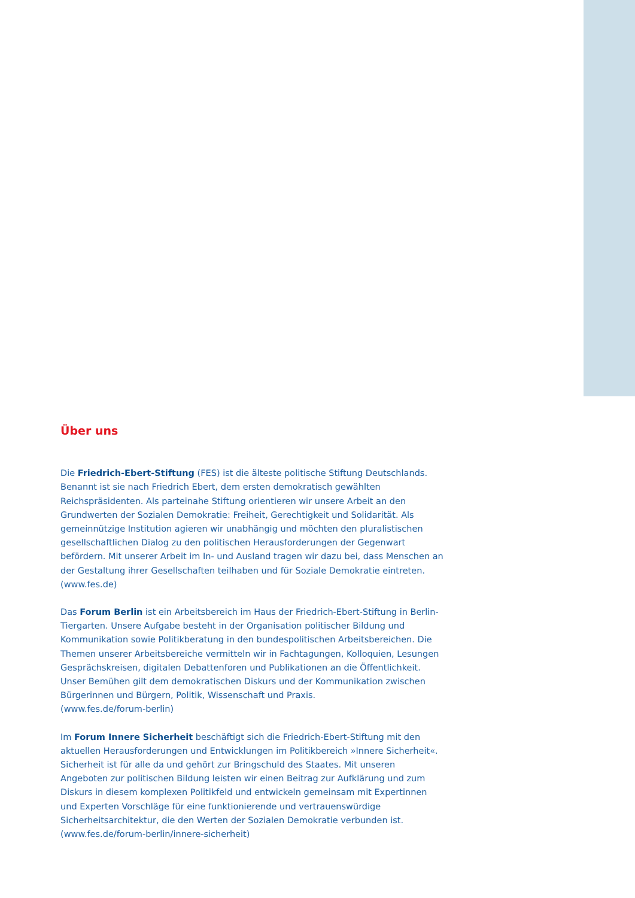Über uns
Die Friedrich-Ebert-Stiftung (FES) ist die älteste politische Stiftung Deutschlands. Benannt ist sie nach Friedrich Ebert, dem ersten demokratisch gewählten Reichspräsidenten. Als parteinahe Stiftung orientieren wir unsere Arbeit an den Grundwerten der Sozialen Demokratie: Freiheit, Gerechtigkeit und Solidarität. Als gemeinnützige Institution agieren wir unabhängig und möchten den pluralistischen gesellschaftlichen Dialog zu den politischen Herausforderungen der Gegenwart befördern. Mit unserer Arbeit im In- und Ausland tragen wir dazu bei, dass Menschen an der Gestaltung ihrer Gesellschaften teilhaben und für Soziale Demokratie eintreten.
(www.fes.de)
Das Forum Berlin ist ein Arbeitsbereich im Haus der Friedrich-Ebert-Stiftung in Berlin-Tiergarten. Unsere Aufgabe besteht in der Organisation politischer Bildung und Kommunikation sowie Politikberatung in den bundespolitischen Arbeitsbereichen. Die Themen unserer Arbeitsbereiche vermitteln wir in Fachtagungen, Kolloquien, Lesungen Gesprächskreisen, digitalen Debattenforen und Publikationen an die Öffentlichkeit. Unser Bemühen gilt dem demokratischen Diskurs und der Kommunikation zwischen Bürgerinnen und Bürgern, Politik, Wissenschaft und Praxis.
(www.fes.de/forum-berlin)
Im Forum Innere Sicherheit beschäftigt sich die Friedrich-Ebert-Stiftung mit den aktuellen Herausforderungen und Entwicklungen im Politikbereich »Innere Sicherheit«. Sicherheit ist für alle da und gehört zur Bringschuld des Staates. Mit unseren Angeboten zur politischen Bildung leisten wir einen Beitrag zur Aufklärung und zum Diskurs in diesem komplexen Politikfeld und entwickeln gemeinsam mit Expertinnen und Experten Vorschläge für eine funktionierende und vertrauenswürdige Sicherheitsarchitektur, die den Werten der Sozialen Demokratie verbunden ist.
(www.fes.de/forum-berlin/innere-sicherheit)